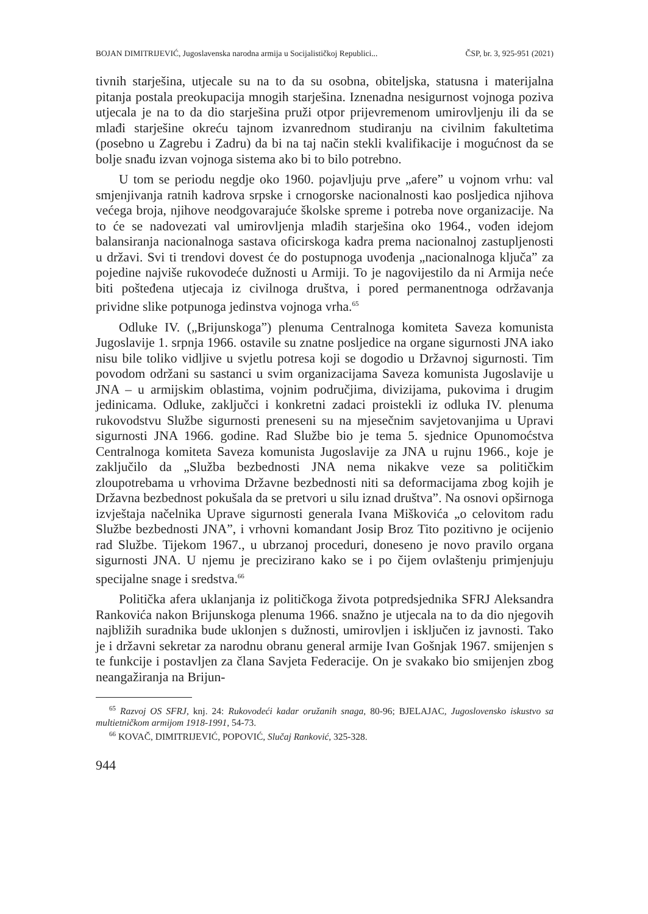BOJAN DIMITRIJEVIĆ, Jugoslavenska narodna armija u Socijalističkoj Republici... ČSP, br. 3, 925-951 (2021)
tivnih starješina, utjecale su na to da su osobna, obiteljska, statusna i materijalna pitanja postala preokupacija mnogih starješina. Iznenadna nesigurnost vojnoga poziva utjecala je na to da dio starješina pruži otpor prijevremenom umirovljenju ili da se mlađi starješine okreću tajnom izvanrednom studiranju na civilnim fakultetima (posebno u Zagrebu i Zadru) da bi na taj način stekli kvalifikacije i mogućnost da se bolje snađu izvan vojnoga sistema ako bi to bilo potrebno.
U tom se periodu negdje oko 1960. pojavljuju prve „afere” u vojnom vrhu: val smjenjivanja ratnih kadrova srpske i crnogorske nacionalnosti kao posljedica njihova većega broja, njihove neodgovarajuće školske spreme i potreba nove organizacije. Na to će se nadovezati val umirovljenja mlađih starješina oko 1964., vođen idejom balansiranja nacionalnoga sastava oficirskoga kadra prema nacionalnoj zastupljenosti u državi. Svi ti trendovi dovest će do postupnoga uvođenja „nacionalnoga ključa” za pojedine najviše rukovodeće dužnosti u Armiji. To je nagovijestilo da ni Armija neće biti pošteđena utjecaja iz civilnoga društva, i pored permanentnoga održavanja prividne slike potpunoga jedinstva vojnoga vrha.<sup>65</sup>
Odluke IV. („Brijunskoga”) plenuma Centralnoga komiteta Saveza komunista Jugoslavije 1. srpnja 1966. ostavile su znatne posljedice na organe sigurnosti JNA iako nisu bile toliko vidljive u svjetlu potresa koji se dogodio u Državnoj sigurnosti. Tim povodom održani su sastanci u svim organizacijama Saveza komunista Jugoslavije u JNA – u armijskim oblastima, vojnim područjima, divizijama, pukovima i drugim jedinicama. Odluke, zaključci i konkretni zadaci proistekli iz odluka IV. plenuma rukovodstvu Službe sigurnosti preneseni su na mjesečnim savjetovanjima u Upravi sigurnosti JNA 1966. godine. Rad Službe bio je tema 5. sjednice Opunomoćstva Centralnoga komiteta Saveza komunista Jugoslavije za JNA u rujnu 1966., koje je zaključilo da „Služba bezbednosti JNA nema nikakve veze sa političkim zloupotrebama u vrhovima Državne bezbednosti niti sa deformacijama zbog kojih je Državna bezbednost pokušala da se pretvori u silu iznad društva”. Na osnovi opširnoga izvještaja načelnika Uprave sigurnosti generala Ivana Miškovića „o celovitom radu Službe bezbednosti JNA”, i vrhovni komandant Josip Broz Tito pozitivno je ocijenio rad Službe. Tijekom 1967., u ubrzanoj proceduri, doneseno je novo pravilo organa sigurnosti JNA. U njemu je precizirano kako se i po čijem ovlaštenju primjenjuju specijalne snage i sredstva.<sup>66</sup>
Politička afera uklanjanja iz političkoga života potpredsjednika SFRJ Aleksandra Rankovića nakon Brijunskoga plenuma 1966. snažno je utjecala na to da dio njegovih najbližih suradnika bude uklonjen s dužnosti, umirovljen i isključen iz javnosti. Tako je i državni sekretar za narodnu obranu general armije Ivan Gošnjak 1967. smijenjen s te funkcije i postavljen za člana Savjeta Federacije. On je svakako bio smijenjen zbog neangažiranja na Brijun-
<sup>65</sup> Razvoj OS SFRJ, knj. 24: Rukovodeći kadar oružanih snaga, 80-96; BJELAJAC, Jugoslovensko iskustvo sa multietničkom armijom 1918-1991, 54-73.
<sup>66</sup> KOVAČ, DIMITRIJEVIĆ, POPOVIĆ, Slučaj Ranković, 325-328.
944